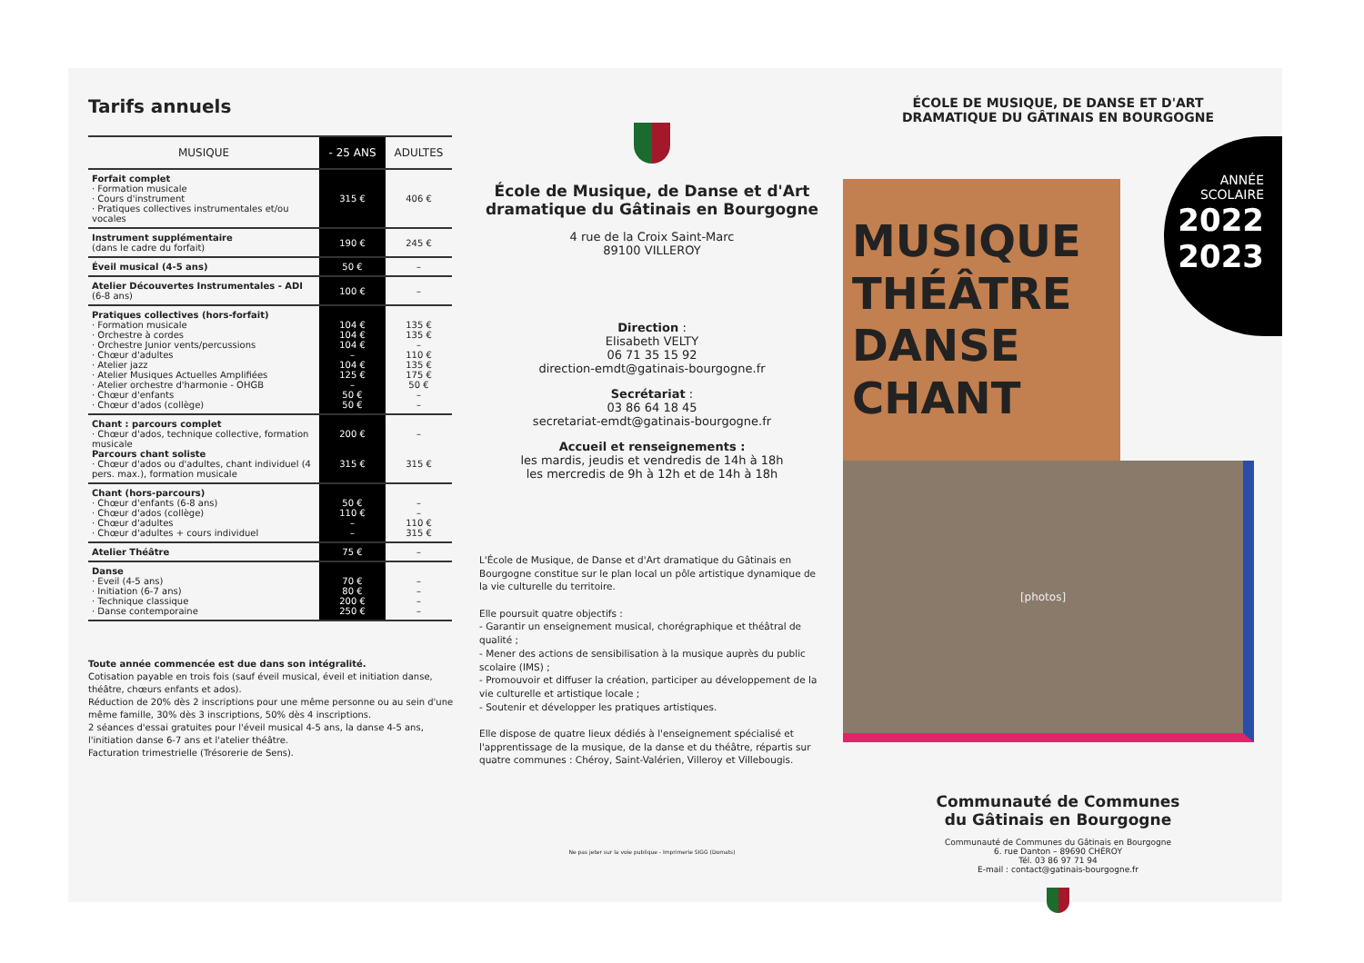Tarifs annuels
| MUSIQUE | - 25 ANS | ADULTES |
| --- | --- | --- |
| Forfait complet · Formation musicale · Cours d'instrument · Pratiques collectives instrumentales et/ou vocales | 315 € | 406 € |
| Instrument supplémentaire (dans le cadre du forfait) | 190 € | 245 € |
| Éveil musical (4-5 ans) | 50 € | – |
| Atelier Découvertes Instrumentales - ADI (6-8 ans) | 100 € | – |
| Pratiques collectives (hors-forfait) · Formation musicale · Orchestre à cordes · Orchestre Junior vents/percussions · Chœur d'adultes · Atelier jazz · Atelier Musiques Actuelles Amplifiées · Atelier orchestre d'harmonie - OHGB · Chœur d'enfants · Chœur d'ados (collège) | 104 € 104 € 104 € – 104 € 125 € – 50 € 50 € | 135 € 135 € – 110 € 135 € 175 € 50 € – – |
| Chant : parcours complet · Chœur d'ados, technique collective, formation musicale Parcours chant soliste · Chœur d'ados ou d'adultes, chant individuel (4 pers. max.), formation musicale | 200 € 315 € | – 315 € |
| Chant (hors-parcours) · Chœur d'enfants (6-8 ans) · Chœur d'ados (collège) · Chœur d'adultes · Chœur d'adultes + cours individuel | 50 € 110 € – – | – – 110 € 315 € |
| Atelier Théâtre | 75 € | – |
| Danse · Eveil (4-5 ans) · Initiation (6-7 ans) · Technique classique · Danse contemporaine | 70 € 80 € 200 € 250 € | – – – – |
Toute année commencée est due dans son intégralité.
Cotisation payable en trois fois (sauf éveil musical, éveil et initiation danse, théâtre, chœurs enfants et ados).
Réduction de 20% dès 2 inscriptions pour une même personne ou au sein d'une même famille, 30% dès 3 inscriptions, 50% dès 4 inscriptions.
2 séances d'essai gratuites pour l'éveil musical 4-5 ans, la danse 4-5 ans, l'initiation danse 6-7 ans et l'atelier théâtre.
Facturation trimestrielle (Trésorerie de Sens).
École de Musique, de Danse et d'Art dramatique du Gâtinais en Bourgogne
4 rue de la Croix Saint-Marc
89100 VILLEROY
Direction :
Elisabeth VELTY
06 71 35 15 92
direction-emdt@gatinais-bourgogne.fr
Secrétariat :
03 86 64 18 45
secretariat-emdt@gatinais-bourgogne.fr
Accueil et renseignements :
les mardis, jeudis et vendredis de 14h à 18h
les mercredis de 9h à 12h et de 14h à 18h
L'École de Musique, de Danse et d'Art dramatique du Gâtinais en Bourgogne constitue sur le plan local un pôle artistique dynamique de la vie culturelle du territoire.
Elle poursuit quatre objectifs :
- Garantir un enseignement musical, chorégraphique et théâtral de qualité ;
- Mener des actions de sensibilisation à la musique auprès du public scolaire (IMS) ;
- Promouvoir et diffuser la création, participer au développement de la vie culturelle et artistique locale ;
- Soutenir et développer les pratiques artistiques.
Elle dispose de quatre lieux dédiés à l'enseignement spécialisé et l'apprentissage de la musique, de la danse et du théâtre, répartis sur quatre communes : Chéroy, Saint-Valérien, Villeroy et Villebougis.
Ne pas jeter sur la voie publique - Imprimerie SIGG (Domats)
ÉCOLE DE MUSIQUE, DE DANSE ET D'ART
DRAMATIQUE DU GÂTINAIS EN BOURGOGNE
ANNÉE
SCOLAIRE
2022
2023
MUSIQUE
THÉÂTRE
DANSE
CHANT
[photos]
Communauté de Communes
du Gâtinais en Bourgogne
Communauté de Communes du Gâtinais en Bourgogne
6. rue Danton – 89690 CHÉROY
Tél. 03 86 97 71 94
E-mail : contact@gatinais-bourgogne.fr